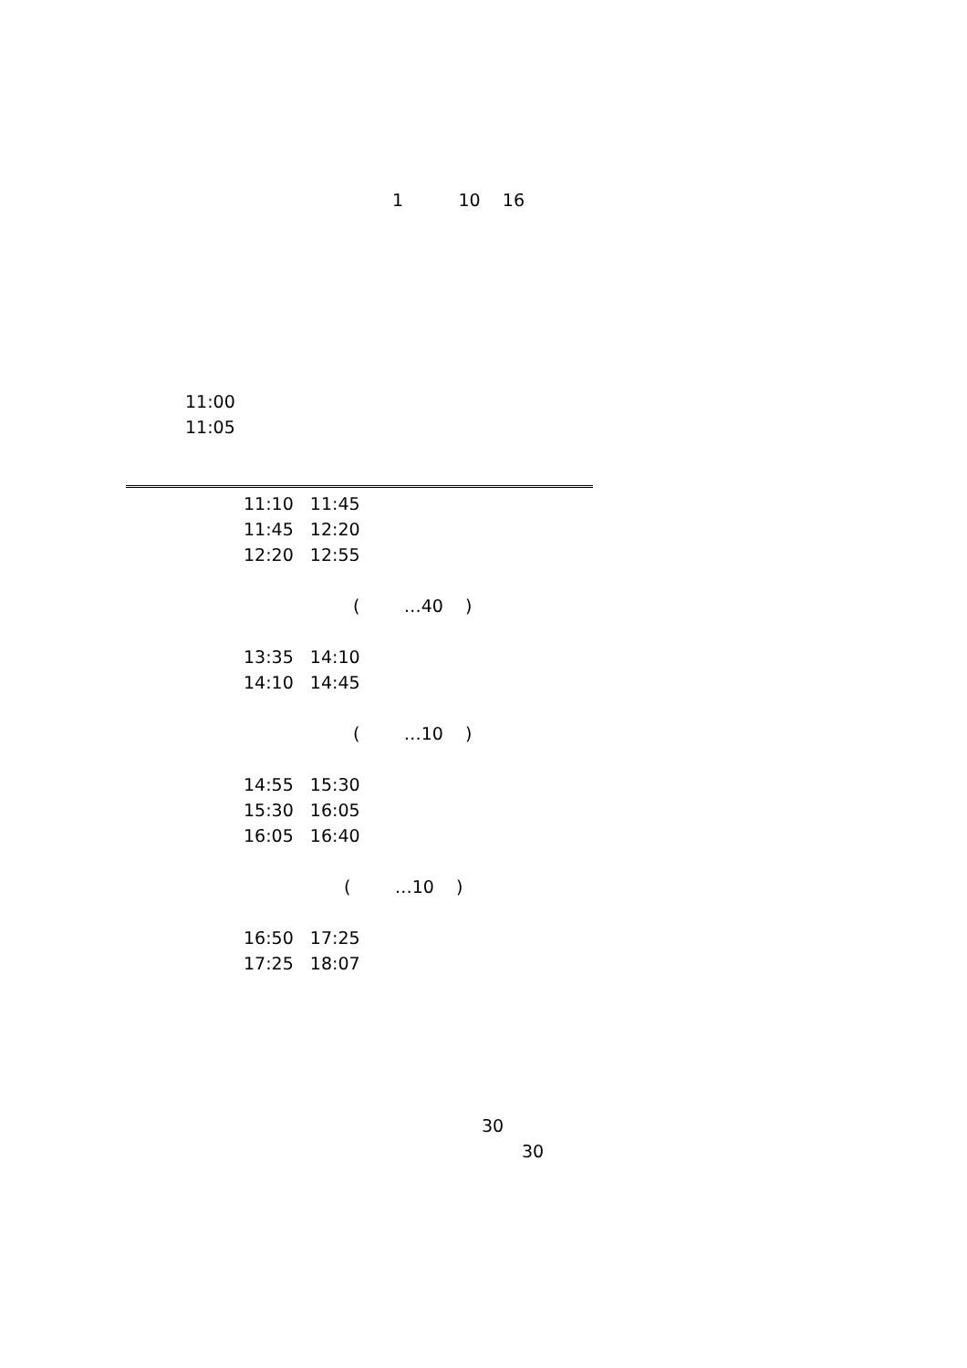1 10 16
11:00
11:05
11:10 11:45
11:45 12:20
12:20 12:55
( …40 )
13:35 14:10
14:10 14:45
( …10 )
14:55 15:30
15:30 16:05
16:05 16:40
( …10 )
16:50 17:25
17:25 18:07
30
30